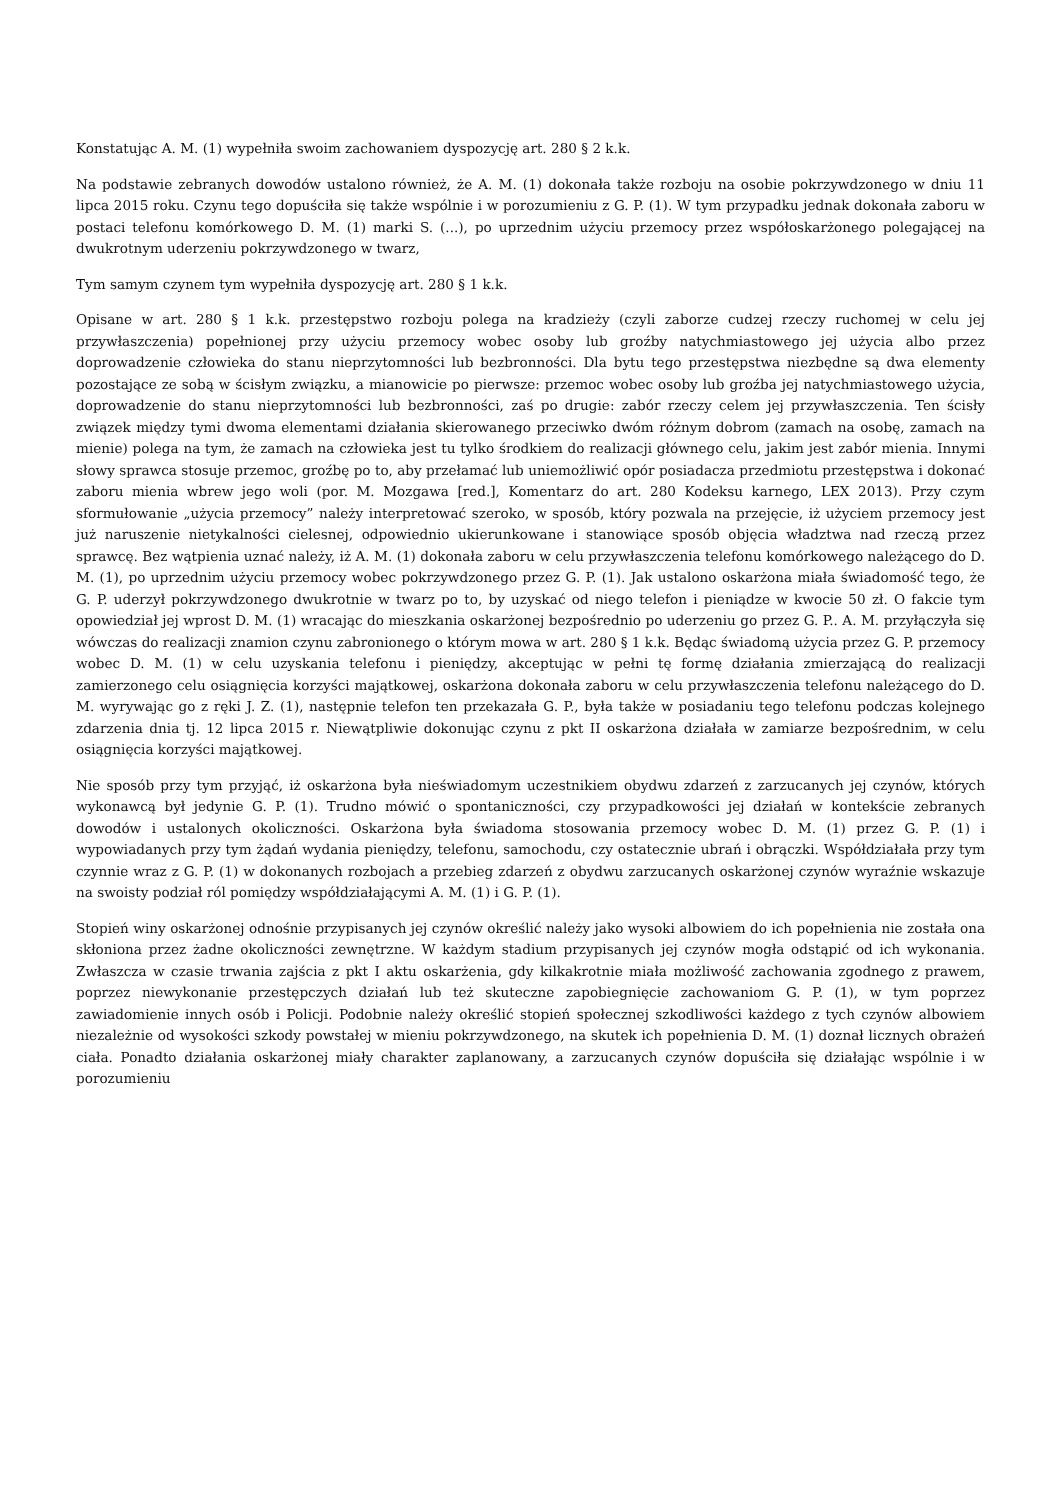Konstatując A. M. (1) wypełniła swoim zachowaniem dyspozycję art. 280 § 2 k.k.
Na podstawie zebranych dowodów ustalono również, że A. M. (1) dokonała także rozboju na osobie pokrzywdzonego w dniu 11 lipca 2015 roku. Czynu tego dopuściła się także wspólnie i w porozumieniu z G. P. (1). W tym przypadku jednak dokonała zaboru w postaci telefonu komórkowego D. M. (1) marki S. (...), po uprzednim użyciu przemocy przez współoskarżonego polegającej na dwukrotnym uderzeniu pokrzywdzonego w twarz,
Tym samym czynem tym wypełniła dyspozycję art. 280 § 1 k.k.
Opisane w art. 280 § 1 k.k. przestępstwo rozboju polega na kradzieży (czyli zaborze cudzej rzeczy ruchomej w celu jej przywłaszczenia) popełnionej przy użyciu przemocy wobec osoby lub groźby natychmiastowego jej użycia albo przez doprowadzenie człowieka do stanu nieprzytomności lub bezbronności. Dla bytu tego przestępstwa niezbędne są dwa elementy pozostające ze sobą w ścisłym związku, a mianowicie po pierwsze: przemoc wobec osoby lub groźba jej natychmiastowego użycia, doprowadzenie do stanu nieprzytomności lub bezbronności, zaś po drugie: zabór rzeczy celem jej przywłaszczenia. Ten ścisły związek między tymi dwoma elementami działania skierowanego przeciwko dwóm różnym dobrom (zamach na osobę, zamach na mienie) polega na tym, że zamach na człowieka jest tu tylko środkiem do realizacji głównego celu, jakim jest zabór mienia. Innymi słowy sprawca stosuje przemoc, groźbę po to, aby przełamać lub uniemożliwić opór posiadacza przedmiotu przestępstwa i dokonać zaboru mienia wbrew jego woli (por. M. Mozgawa [red.], Komentarz do art. 280 Kodeksu karnego, LEX 2013). Przy czym sformułowanie „użycia przemocy” należy interpretować szeroko, w sposób, który pozwala na przejęcie, iż użyciem przemocy jest już naruszenie nietykalności cielesnej, odpowiednio ukierunkowane i stanowiące sposób objęcia władztwa nad rzeczą przez sprawcę. Bez wątpienia uznać należy, iż A. M. (1) dokonała zaboru w celu przywłaszczenia telefonu komórkowego należącego do D. M. (1), po uprzednim użyciu przemocy wobec pokrzywdzonego przez G. P. (1). Jak ustalono oskarżona miała świadomość tego, że G. P. uderzył pokrzywdzonego dwukrotnie w twarz po to, by uzyskać od niego telefon i pieniądze w kwocie 50 zł. O fakcie tym opowiedział jej wprost D. M. (1) wracając do mieszkania oskarżonej bezpośrednio po uderzeniu go przez G. P.. A. M. przyłączyła się wówczas do realizacji znamion czynu zabronionego o którym mowa w art. 280 § 1 k.k. Będąc świadomą użycia przez G. P. przemocy wobec D. M. (1) w celu uzyskania telefonu i pieniędzy, akceptując w pełni tę formę działania zmierzającą do realizacji zamierzonego celu osiągnięcia korzyści majątkowej, oskarżona dokonała zaboru w celu przywłaszczenia telefonu należącego do D. M. wyrywając go z ręki J. Z. (1), następnie telefon ten przekazała G. P., była także w posiadaniu tego telefonu podczas kolejnego zdarzenia dnia tj. 12 lipca 2015 r. Niewątpliwie dokonując czynu z pkt II oskarżona działała w zamiarze bezpośrednim, w celu osiągnięcia korzyści majątkowej.
Nie sposób przy tym przyjąć, iż oskarżona była nieświadomym uczestnikiem obydwu zdarzeń z zarzucanych jej czynów, których wykonawcą był jedynie G. P. (1). Trudno mówić o spontaniczności, czy przypadkowości jej działań w kontekście zebranych dowodów i ustalonych okoliczności. Oskarżona była świadoma stosowania przemocy wobec D. M. (1) przez G. P. (1) i wypowiadanych przy tym żądań wydania pieniędzy, telefonu, samochodu, czy ostatecznie ubrań i obrączki. Współdziałała przy tym czynnie wraz z G. P. (1) w dokonanych rozbojach a przebieg zdarzeń z obydwu zarzucanych oskarżonej czynów wyraźnie wskazuje na swoisty podział ról pomiędzy współdziałającymi A. M. (1) i G. P. (1).
Stopień winy oskarżonej odnośnie przypisanych jej czynów określić należy jako wysoki albowiem do ich popełnienia nie została ona skłoniona przez żadne okoliczności zewnętrzne. W każdym stadium przypisanych jej czynów mogła odstąpić od ich wykonania. Zwłaszcza w czasie trwania zajścia z pkt I aktu oskarżenia, gdy kilkakrotnie miała możliwość zachowania zgodnego z prawem, poprzez niewykonanie przestępczych działań lub też skuteczne zapobiegnięcie zachowaniom G. P. (1), w tym poprzez zawiadomienie innych osób i Policji. Podobnie należy określić stopień społecznej szkodliwości każdego z tych czynów albowiem niezależnie od wysokości szkody powstałej w mieniu pokrzywdzonego, na skutek ich popełnienia D. M. (1) doznał licznych obrażeń ciała. Ponadto działania oskarżonej miały charakter zaplanowany, a zarzucanych czynów dopuściła się działając wspólnie i w porozumieniu